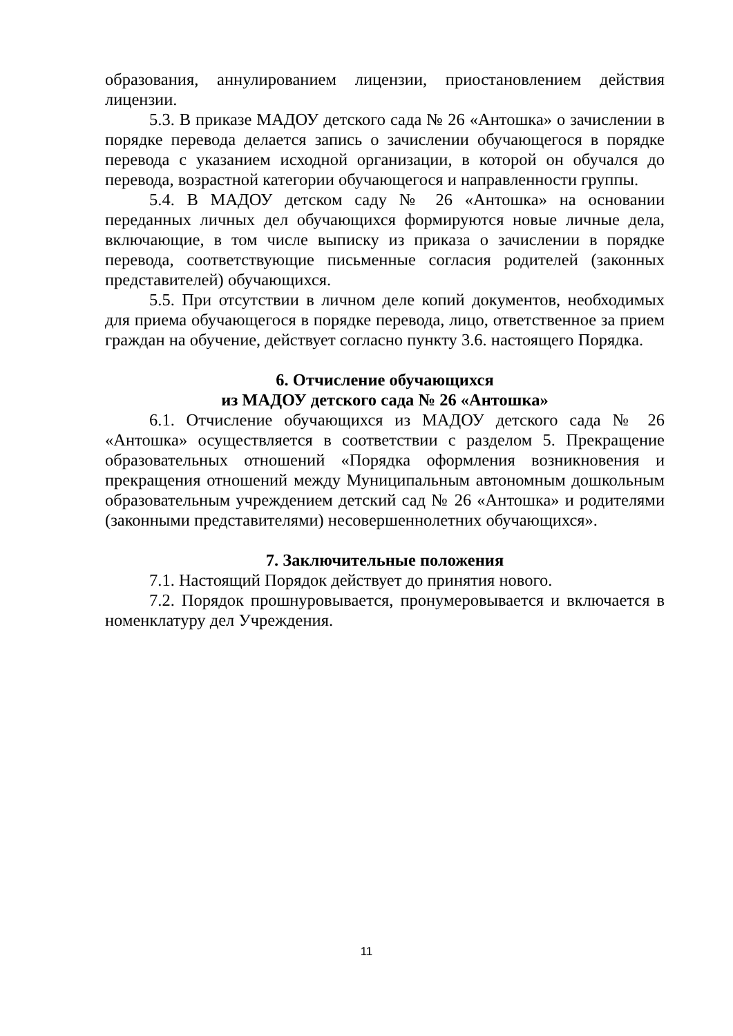образования, аннулированием лицензии, приостановлением действия лицензии.
5.3. В приказе МАДОУ детского сада № 26 «Антошка» о зачислении в порядке перевода делается запись о зачислении обучающегося в порядке перевода с указанием исходной организации, в которой он обучался до перевода, возрастной категории обучающегося и направленности группы.
5.4. В МАДОУ детском саду № 26 «Антошка» на основании переданных личных дел обучающихся формируются новые личные дела, включающие, в том числе выписку из приказа о зачислении в порядке перевода, соответствующие письменные согласия родителей (законных представителей) обучающихся.
5.5. При отсутствии в личном деле копий документов, необходимых для приема обучающегося в порядке перевода, лицо, ответственное за прием граждан на обучение, действует согласно пункту 3.6. настоящего Порядка.
6. Отчисление обучающихся
из МАДОУ детского сада № 26 «Антошка»
6.1. Отчисление обучающихся из МАДОУ детского сада № 26 «Антошка» осуществляется в соответствии с разделом 5. Прекращение образовательных отношений «Порядка оформления возникновения и прекращения отношений между Муниципальным автономным дошкольным образовательным учреждением детский сад № 26 «Антошка» и родителями (законными представителями) несовершеннолетних обучающихся».
7. Заключительные положения
7.1. Настоящий Порядок действует до принятия нового.
7.2. Порядок прошнуровывается, пронумеровывается и включается в номенклатуру дел Учреждения.
11